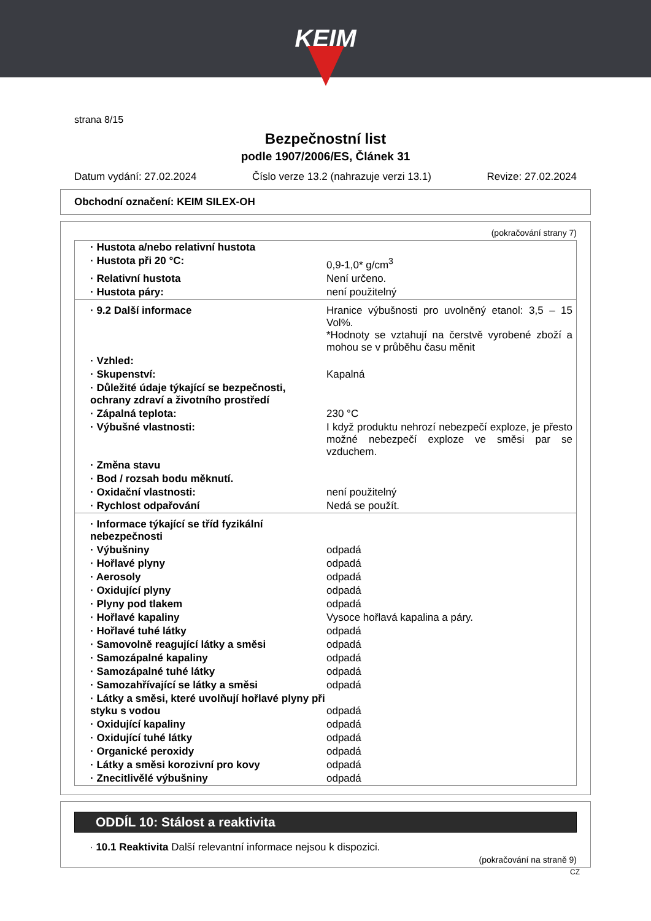KEIM
strana 8/15
Bezpečnostní list
podle 1907/2006/ES, Článek 31
Datum vydání: 27.02.2024 Číslo verze 13.2 (nahrazuje verzi 13.1) Revize: 27.02.2024
Obchodní označení: KEIM SILEX-OH
(pokračování strany 7)
| · Hustota a/nebo relativní hustota | |
| · Hustota při 20 °C: | 0,9-1,0* g/cm<sup>3</sup> |
| · Relativní hustota | Není určeno. |
| · Hustota páry: | není použitelný |
| · 9.2 Další informace | Hranice výbušnosti pro uvolněný etanol: 3,5 – 15 Vol%. *Hodnoty se vztahují na čerstvě vyrobené zboží a mohou se v průběhu času měnit |
| · Vzhled: | |
| · Skupenství: | Kapalná |
| · Důležité údaje týkající se bezpečnosti, ochrany zdraví a životního prostředí | |
| · Zápalná teplota: | 230 °C |
| · Výbušné vlastnosti: | I když produktu nehrozí nebezpečí exploze, je přesto možné nebezpečí exploze ve směsi par se vzduchem. |
| · Změna stavu | |
| · Bod / rozsah bodu měknutí. | |
| · Oxidační vlastnosti: | není použitelný |
| · Rychlost odpařování | Nedá se použít. |
| · Informace týkající se tříd fyzikální nebezpečnosti | |
| · Výbušniny | odpadá |
| · Hořlavé plyny | odpadá |
| · Aerosoly | odpadá |
| · Oxidující plyny | odpadá |
| · Plyny pod tlakem | odpadá |
| · Hořlavé kapaliny | Vysoce hořlavá kapalina a páry. |
| · Hořlavé tuhé látky | odpadá |
| · Samovolně reagující látky a směsi | odpadá |
| · Samozápalné kapaliny | odpadá |
| · Samozápalné tuhé látky | odpadá |
| · Samozahřívající se látky a směsi | odpadá |
| · Látky a směsi, které uvolňují hořlavé plyny při styku s vodou | odpadá |
| · Oxidující kapaliny | odpadá |
| · Oxidující tuhé látky | odpadá |
| · Organické peroxidy | odpadá |
| · Látky a směsi korozivní pro kovy | odpadá |
| · Znecitlivělé výbušniny | odpadá |
ODDÍL 10: Stálost a reaktivita
· 10.1 Reaktivita Další relevantní informace nejsou k dispozici.
(pokračování na straně 9)
CZ